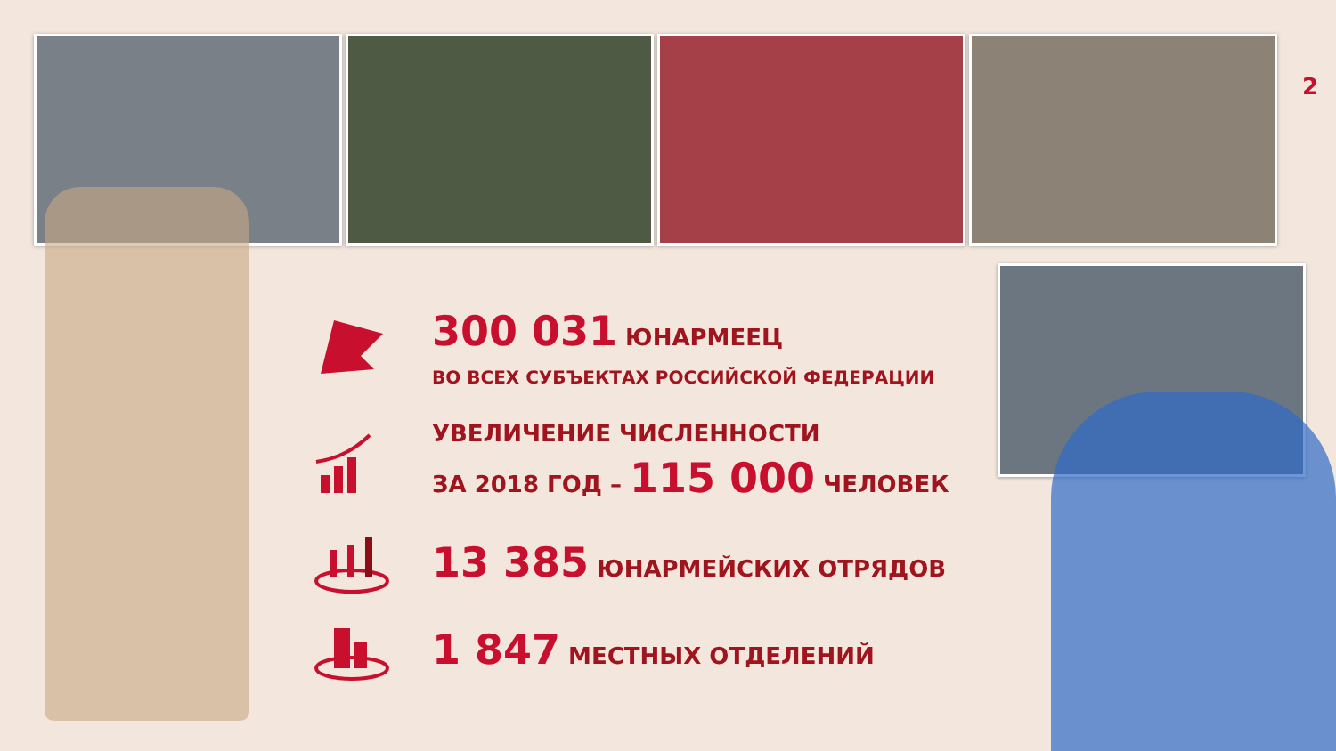2
300 031 ЮНАРМЕЕЦ
ВО ВСЕХ СУБЪЕКТАХ РОССИЙСКОЙ ФЕДЕРАЦИИ
УВЕЛИЧЕНИЕ ЧИСЛЕННОСТИ
ЗА 2018 ГОД – 115 000 ЧЕЛОВЕК
13 385 ЮНАРМЕЙСКИХ ОТРЯДОВ
1 847 МЕСТНЫХ ОТДЕЛЕНИЙ